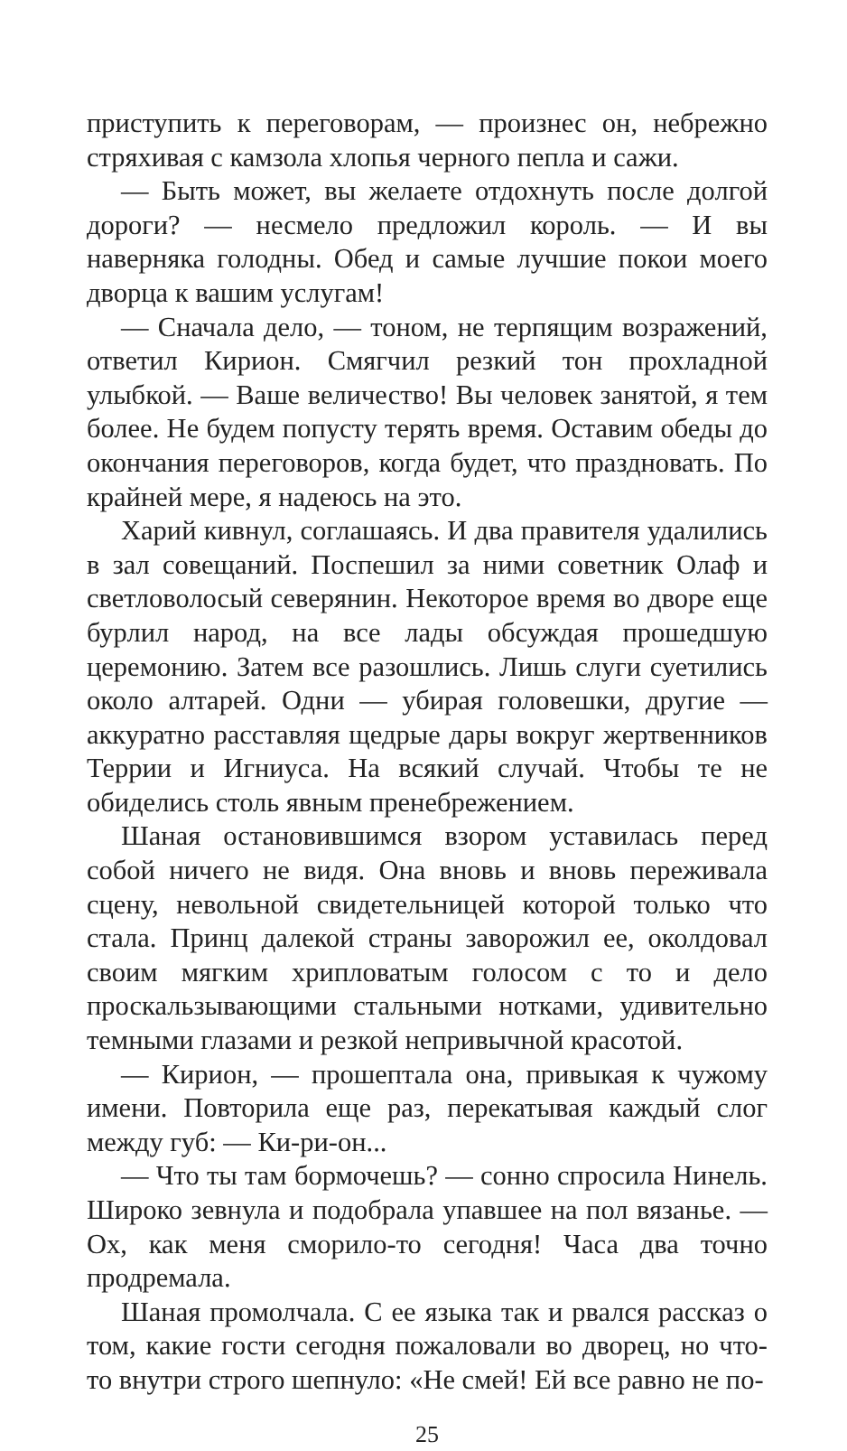приступить к переговорам, — произнес он, небрежно стряхивая с камзола хлопья черного пепла и сажи.
— Быть может, вы желаете отдохнуть после долгой дороги? — несмело предложил король. — И вы наверняка голодны. Обед и самые лучшие покои моего дворца к вашим услугам!
— Сначала дело, — тоном, не терпящим возражений, ответил Кирион. Смягчил резкий тон прохладной улыбкой. — Ваше величество! Вы человек занятой, я тем более. Не будем попусту терять время. Оставим обеды до окончания переговоров, когда будет, что праздновать. По крайней мере, я надеюсь на это.
Харий кивнул, соглашаясь. И два правителя удалились в зал совещаний. Поспешил за ними советник Олаф и светловолосый северянин. Некоторое время во дворе еще бурлил народ, на все лады обсуждая прошедшую церемонию. Затем все разошлись. Лишь слуги суетились около алтарей. Одни — убирая головешки, другие — аккуратно расставляя щедрые дары вокруг жертвенников Террии и Игниуса. На всякий случай. Чтобы те не обиделись столь явным пренебрежением.
Шаная остановившимся взором уставилась перед собой ничего не видя. Она вновь и вновь переживала сцену, невольной свидетельницей которой только что стала. Принц далекой страны заворожил ее, околдовал своим мягким хрипловатым голосом с то и дело проскальзывающими стальными нотками, удивительно темными глазами и резкой непривычной красотой.
— Кирион, — прошептала она, привыкая к чужому имени. Повторила еще раз, перекатывая каждый слог между губ: — Ки-ри-он...
— Что ты там бормочешь? — сонно спросила Нинель. Широко зевнула и подобрала упавшее на пол вязанье. — Ох, как меня сморило-то сегодня! Часа два точно продремала.
Шаная промолчала. С ее языка так и рвался рассказ о том, какие гости сегодня пожаловали во дворец, но что-то внутри строго шепнуло: «Не смей! Ей все равно не по-
25